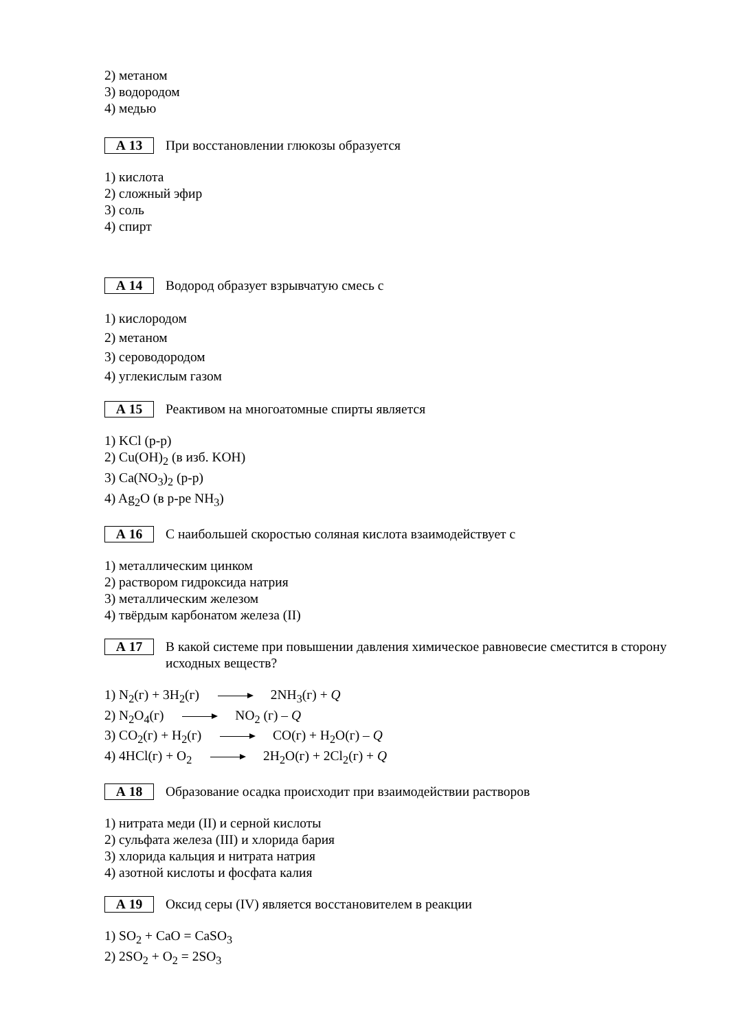2) метаном
3) водородом
4) медью
А 13
При восстановлении глюкозы образуется
1) кислота
2) сложный эфир
3) соль
4) спирт
А 14
Водород образует взрывчатую смесь с
1) кислородом
2) метаном
3) сероводородом
4) углекислым газом
А 15
Реактивом на многоатомные спирты является
1) KCl (р-р)
2) Cu(OH)<sub>2</sub> (в изб. KOH)
3) Ca(NO<sub>3</sub>)<sub>2</sub> (р-р)
4) Ag<sub>2</sub>O (в р-ре NH<sub>3</sub>)
А 16
С наибольшей скоростью соляная кислота взаимодействует с
1) металлическим цинком
2) раствором гидроксида натрия
3) металлическим железом
4) твёрдым карбонатом железа (II)
А 17
В какой системе при повышении давления химическое равновесие сместится в сторону исходных веществ?
1) N<sub>2</sub>(г) + 3H<sub>2</sub>(г) 2NH<sub>3</sub>(г) + Q
2) N<sub>2</sub>O<sub>4</sub>(г) NO<sub>2</sub> (г) – Q
3) CO<sub>2</sub>(г) + H<sub>2</sub>(г) CO(г) + H<sub>2</sub>O(г) – Q
4) 4HCl(г) + O<sub>2</sub> 2H<sub>2</sub>O(г) + 2Cl<sub>2</sub>(г) + Q
А 18
Образование осадка происходит при взаимодействии растворов
1) нитрата меди (II) и серной кислоты
2) сульфата железа (III) и хлорида бария
3) хлорида кальция и нитрата натрия
4) азотной кислоты и фосфата калия
А 19
Оксид серы (IV) является восстановителем в реакции
1) SO<sub>2</sub> + CaO = CaSO<sub>3</sub>
2) 2SO<sub>2</sub> + O<sub>2</sub> = 2SO<sub>3</sub>